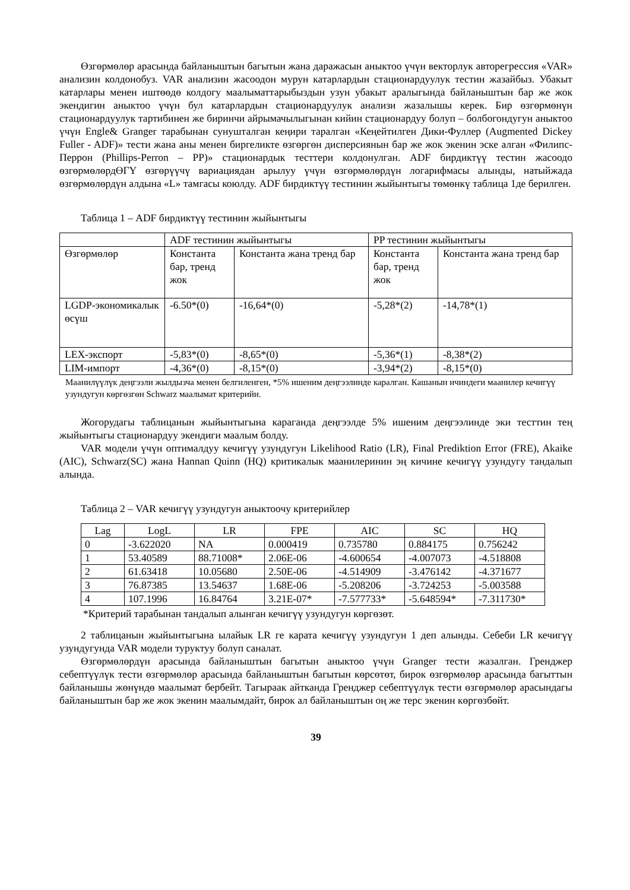Өзгөрмөлөр арасында байланыштын багытын жана даражасын аныктоо үчүн векторлук авторегрессия «VAR» анализин колдонобуз. VAR анализин жасоодон мурун катарлардын стационардуулук тестин жазайбыз. Убакыт катарлары менен иштөөдө колдогу маалыматтарыбыздын узун убакыт аралыгында байланыштын бар же жок экендигин аныктоо үчүн бул катарлардын стационардуулук анализи жазалышы керек. Бир өзгөрмөнүн стационардуулук тартибинен же биринчи айрымачылыгынан кийин стационардуу болуп – болбогондугун аныктоо үчүн Engle& Granger тарабынан сунушталган кеңири таралган «Кеңейтилген Дики-Фуллер (Augmented Dickey Fuller - ADF)» тести жана аны менен биргеликте өзгөргөн дисперсиянын бар же жок экенин эске алган «Филипс-Перрон (Phillips-Perron – PP)» стационардык тесттери колдонулган. ADF бирдиктүү тестин жасоодо өзгөрмөлөрдӨГҮ өзгөрүүчү вариациядан арылуу үчүн өзгөрмөлөрдүн логарифмасы алынды, натыйжада өзгөрмөлөрдүн алдына «L» тамгасы коюлду. ADF бирдиктүү тестинин жыйынтыгы төмөнкү таблица 1де берилген.
Таблица 1 – ADF бирдиктүү тестинин жыйынтыгы
| | ADF тестинин жыйынтыгы | | PP тестинин жыйынтыгы | |
| --- | --- | --- | --- | --- |
| Өзгөрмөлөр | Константа бар, тренд жок | Константа жана тренд бар | Константа бар, тренд жок | Константа жана тренд бар |
| LGDP-экономикалык өсүш | -6.50*(0) | -16,64*(0) | -5,28*(2) | -14,78*(1) |
| LEX-экспорт | -5,83*(0) | -8,65*(0) | -5,36*(1) | -8,38*(2) |
| LIM-импорт | -4,36*(0) | -8,15*(0) | -3,94*(2) | -8,15*(0) |
Маанилүүлүк деңгээли жылдызча менен белгиленген, *5% ишеним деңгээлинде каралган. Кашанын ичиндеги маанилер кечигүү узундугун көргөзгөн Schwarz маалымат критерийи.
Жогорудагы таблицанын жыйынтыгына караганда деңгээлде 5% ишеним деңгээлинде эки тесттин тең жыйынтыгы стационардуу экендиги маалым болду.
VAR модели үчүн оптималдуу кечигүү узундугун Likelihood Ratio (LR), Final Prediktion Error (FRE), Akaike (AIC), Schwarz(SC) жана Hannan Quinn (HQ) критикалык маанилеринин эң кичине кечигүү узундугу тандалып алында.
Таблица 2 – VAR кечигүү узундугун аныктоочу критерийлер
| Lag | LogL | LR | FPE | AIC | SC | HQ |
| --- | --- | --- | --- | --- | --- | --- |
| 0 | -3.622020 | NA | 0.000419 | 0.735780 | 0.884175 | 0.756242 |
| 1 | 53.40589 | 88.71008* | 2.06E-06 | -4.600654 | -4.007073 | -4.518808 |
| 2 | 61.63418 | 10.05680 | 2.50E-06 | -4.514909 | -3.476142 | -4.371677 |
| 3 | 76.87385 | 13.54637 | 1.68E-06 | -5.208206 | -3.724253 | -5.003588 |
| 4 | 107.1996 | 16.84764 | 3.21E-07* | -7.577733* | -5.648594* | -7.311730* |
*Критерий тарабынан тандалып алынган кечигүү узундугун көргөзөт.
2 таблицанын жыйынтыгына ылайык LR ге карата кечигүү узундугун 1 деп алынды. Себеби LR кечигүү узундугунда VAR модели туруктуу болуп саналат.
Өзгөрмөлөрдүн арасында байланыштын багытын аныктоо үчүн Granger тести жазалган. Гренджер себептүүлүк тести өзгөрмөлөр арасында байланыштын багытын көрсөтөт, бирок өзгөрмөлөр арасында багыттын байланышы жөнүндө маалымат бербейт. Тагыраак айтканда Гренджер себептүүлүк тести өзгөрмөлөр арасындагы байланыштын бар же жок экенин маалымдайт, бирок ал байланыштын оң же терс экенин көргөзбөйт.
39